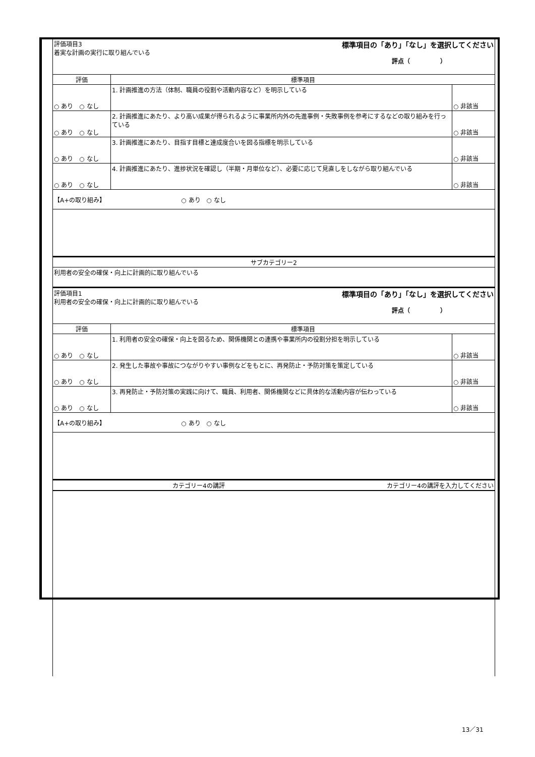| 評価項目3 着実な計画の実行に取り組んでいる 標準項目の「あり」「なし」を選択してください 評点（ ） | | |
| 評価 | 標準項目 | |
| ○ あり ○ なし | 1. 計画推進の方法（体制、職員の役割や活動内容など）を明示している | ○ 非該当 |
| ○ あり ○ なし | 2. 計画推進にあたり、より高い成果が得られるように事業所内外の先進事例・失敗事例を参考にするなどの取り組みを行っている | ○ 非該当 |
| ○ あり ○ なし | 3. 計画推進にあたり、目指す目標と達成度合いを図る指標を明示している | ○ 非該当 |
| ○ あり ○ なし | 4. 計画推進にあたり、進捗状況を確認し（半期・月単位など）、必要に応じて見直しをしながら取り組んでいる | ○ 非該当 |
| 【A+の取り組み】 ○ あり ○ なし | | |
| サブカテゴリー2 | | |
| 利用者の安全の確保・向上に計画的に取り組んでいる | | |
| 評価項目1 利用者の安全の確保・向上に計画的に取り組んでいる 標準項目の「あり」「なし」を選択してください 評点（ ） | | |
| 評価 | 標準項目 | |
| ○ あり ○ なし | 1. 利用者の安全の確保・向上を図るため、関係機関との連携や事業所内の役割分担を明示している | ○ 非該当 |
| ○ あり ○ なし | 2. 発生した事故や事故につながりやすい事例などをもとに、再発防止・予防対策を策定している | ○ 非該当 |
| ○ あり ○ なし | 3. 再発防止・予防対策の実践に向けて、職員、利用者、関係機関などに具体的な活動内容が伝わっている | ○ 非該当 |
| 【A+の取り組み】 ○ あり ○ なし | | |
| カテゴリー4の講評 カテゴリー4の講評を入力してください | | |
13／31